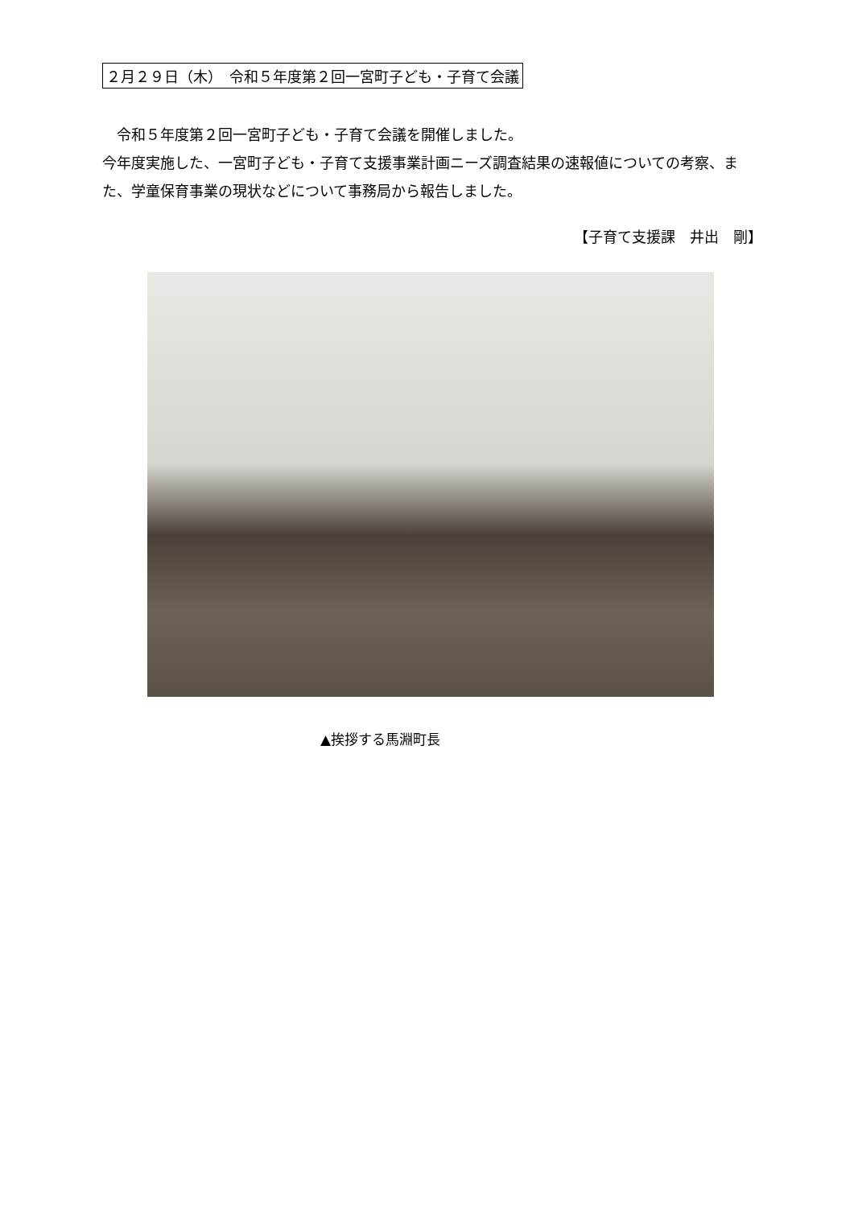２月２９日（木）　令和５年度第２回一宮町子ども・子育て会議
　令和５年度第２回一宮町子ども・子育て会議を開催しました。
今年度実施した、一宮町子ども・子育て支援事業計画ニーズ調査結果の速報値についての考察、また、学童保育事業の現状などについて事務局から報告しました。
【子育て支援課　井出　剛】
▲挨拶する馬淵町長